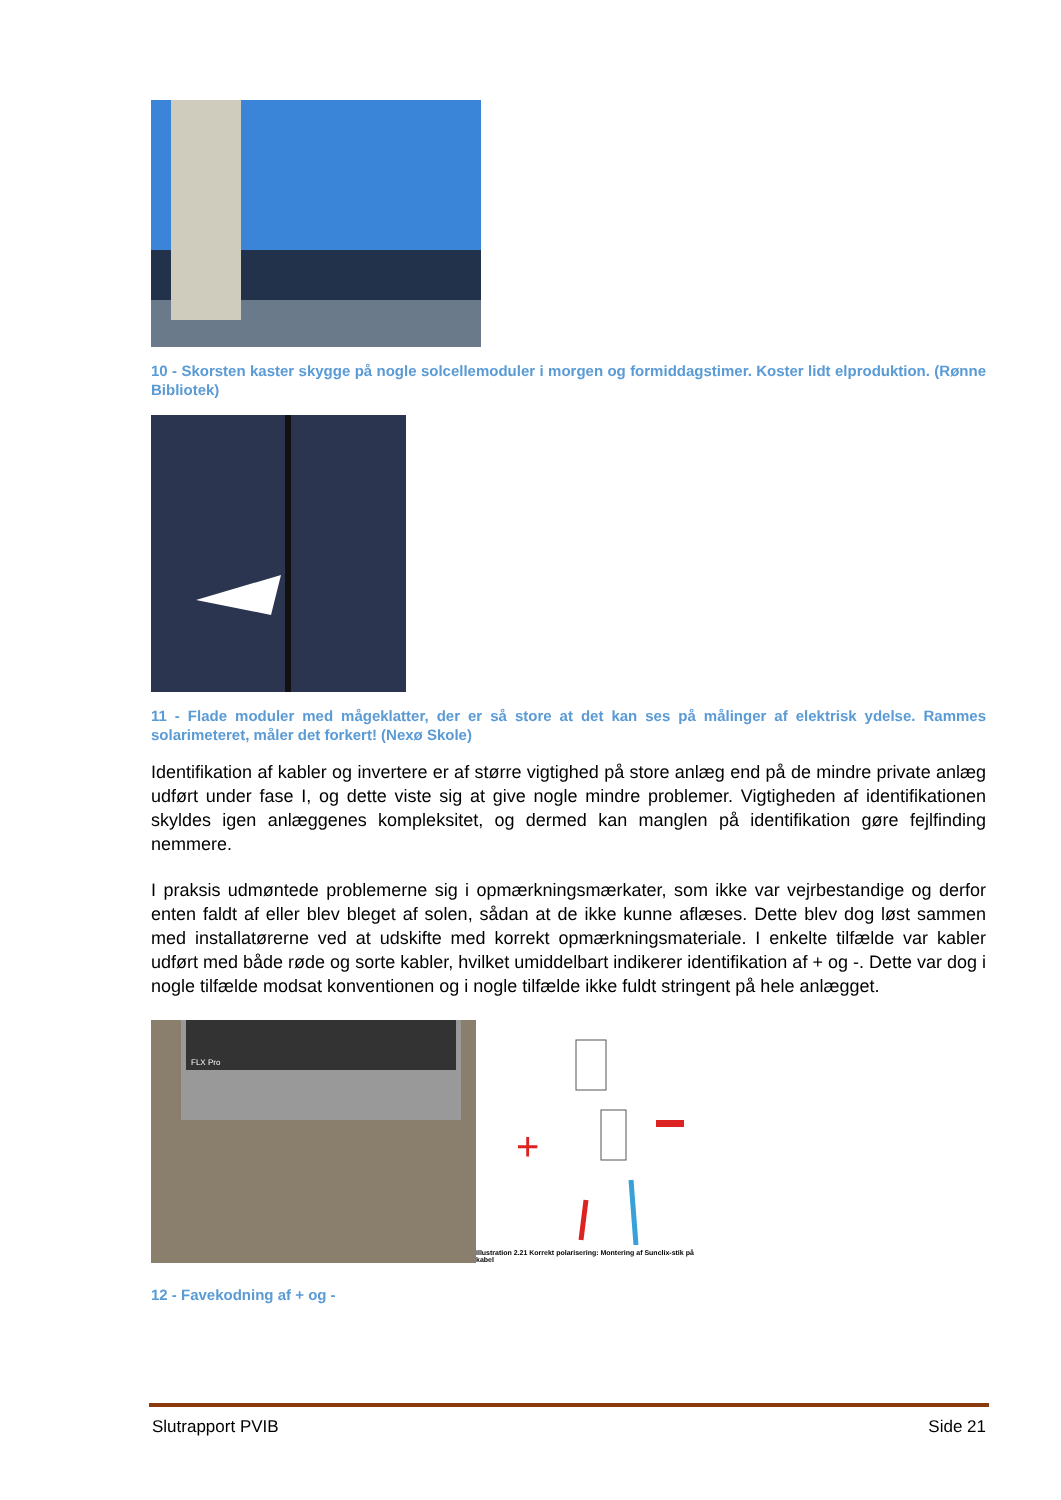10 - Skorsten kaster skygge på nogle solcellemoduler i morgen og formiddagstimer. Koster lidt elproduktion. (Rønne Bibliotek)
11 - Flade moduler med mågeklatter, der er så store at det kan ses på målinger af elektrisk ydelse. Rammes solarimeteret, måler det forkert! (Nexø Skole)
Identifikation af kabler og invertere er af større vigtighed på store anlæg end på de mindre private anlæg udført under fase I, og dette viste sig at give nogle mindre problemer. Vigtigheden af identifikationen skyldes igen anlæggenes kompleksitet, og dermed kan manglen på identifikation gøre fejlfinding nemmere.
I praksis udmøntede problemerne sig i opmærkningsmærkater, som ikke var vejrbestandige og derfor enten faldt af eller blev bleget af solen, sådan at de ikke kunne aflæses. Dette blev dog løst sammen med installatørerne ved at udskifte med korrekt opmærkningsmateriale. I enkelte tilfælde var kabler udført med både røde og sorte kabler, hvilket umiddelbart indikerer identifikation af + og -. Dette var dog i nogle tilfælde modsat konventionen og i nogle tilfælde ikke fuldt stringent på hele anlægget.
FLX Pro
+
Illustration 2.21 Korrekt polarisering: Montering af Sunclix-stik på kabel
12 - Favekodning af + og -
Slutrapport PVIB Side 21